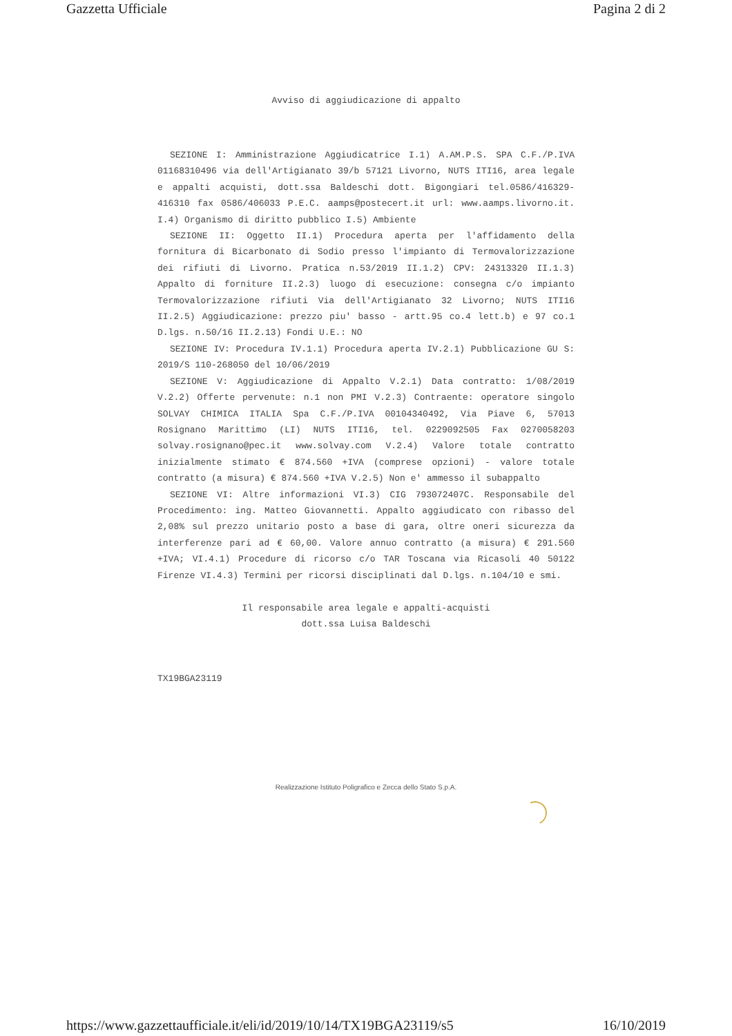Gazzetta Ufficiale Pagina 2 di 2
Avviso di aggiudicazione di appalto
SEZIONE I: Amministrazione Aggiudicatrice I.1) A.AM.P.S. SPA C.F./P.IVA 01168310496 via dell'Artigianato 39/b 57121 Livorno, NUTS ITI16, area legale e appalti acquisti, dott.ssa Baldeschi dott. Bigongiari tel.0586/416329-416310 fax 0586/406033 P.E.C. aamps@postecert.it url: www.aamps.livorno.it. I.4) Organismo di diritto pubblico I.5) Ambiente
SEZIONE II: Oggetto II.1) Procedura aperta per l'affidamento della fornitura di Bicarbonato di Sodio presso l'impianto di Termovalorizzazione dei rifiuti di Livorno. Pratica n.53/2019 II.1.2) CPV: 24313320 II.1.3) Appalto di forniture II.2.3) luogo di esecuzione: consegna c/o impianto Termovalorizzazione rifiuti Via dell'Artigianato 32 Livorno; NUTS ITI16 II.2.5) Aggiudicazione: prezzo piu' basso - artt.95 co.4 lett.b) e 97 co.1 D.lgs. n.50/16 II.2.13) Fondi U.E.: NO
SEZIONE IV: Procedura IV.1.1) Procedura aperta IV.2.1) Pubblicazione GU S: 2019/S 110-268050 del 10/06/2019
SEZIONE V: Aggiudicazione di Appalto V.2.1) Data contratto: 1/08/2019 V.2.2) Offerte pervenute: n.1 non PMI V.2.3) Contraente: operatore singolo SOLVAY CHIMICA ITALIA Spa C.F./P.IVA 00104340492, Via Piave 6, 57013 Rosignano Marittimo (LI) NUTS ITI16, tel. 0229092505 Fax 0270058203 solvay.rosignano@pec.it www.solvay.com V.2.4) Valore totale contratto inizialmente stimato € 874.560 +IVA (comprese opzioni) - valore totale contratto (a misura) € 874.560 +IVA V.2.5) Non e' ammesso il subappalto
SEZIONE VI: Altre informazioni VI.3) CIG 793072407C. Responsabile del Procedimento: ing. Matteo Giovannetti. Appalto aggiudicato con ribasso del 2,08% sul prezzo unitario posto a base di gara, oltre oneri sicurezza da interferenze pari ad € 60,00. Valore annuo contratto (a misura) € 291.560 +IVA; VI.4.1) Procedure di ricorso c/o TAR Toscana via Ricasoli 40 50122 Firenze VI.4.3) Termini per ricorsi disciplinati dal D.lgs. n.104/10 e smi.
Il responsabile area legale e appalti-acquisti
dott.ssa Luisa Baldeschi
TX19BGA23119
Realizzazione Istituto Poligrafico e Zecca dello Stato S.p.A.
https://www.gazzettaufficiale.it/eli/id/2019/10/14/TX19BGA23119/s5 16/10/2019